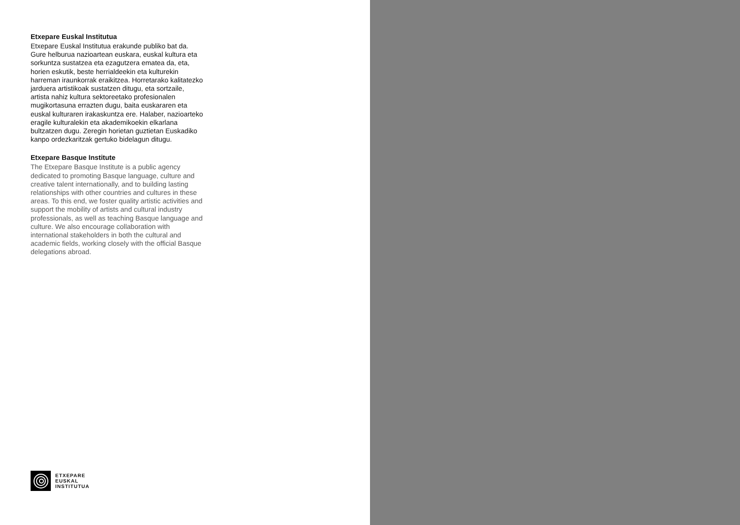Etxepare Euskal Institutua
Etxepare Euskal Institutua erakunde publiko bat da. Gure helburua nazioartean euskara, euskal kultura eta sorkuntza sustatzea eta ezagutzera ematea da, eta, horien eskutik, beste herrialdeekin eta kulturekin harreman iraunkorrak eraikitzea. Horretarako kalitatezko jarduera artistikoak sustatzen ditugu, eta sortzaile, artista nahiz kultura sektoreetako profesionalen mugikortasuna errazten dugu, baita euskararen eta euskal kulturaren irakaskuntza ere. Halaber, nazioarteko eragile kulturalekin eta akademikoekin elkarlana bultzatzen dugu. Zeregin horietan guztietan Euskadiko kanpo ordezkaritzak gertuko bidelagun ditugu.
Etxepare Basque Institute
The Etxepare Basque Institute is a public agency dedicated to promoting Basque language, culture and creative talent internationally, and to building lasting relationships with other countries and cultures in these areas. To this end, we foster quality artistic activities and support the mobility of artists and cultural industry professionals, as well as teaching Basque language and culture. We also encourage collaboration with international stakeholders in both the cultural and academic fields, working closely with the official Basque delegations abroad.
ETXEPARE
EUSKAL
INSTITUTUA